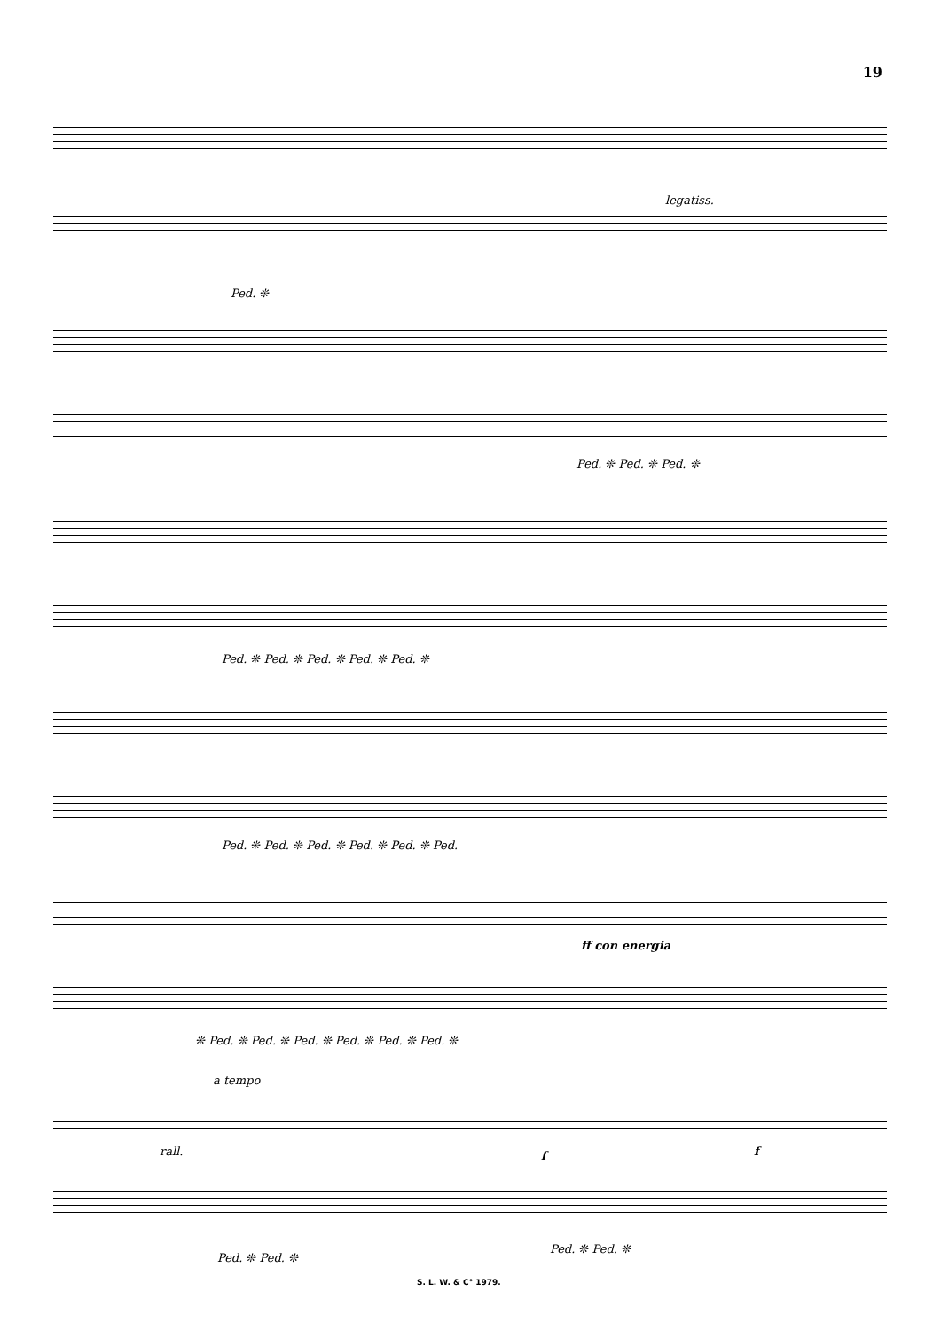19
legatiss.
Ped. ❊
Ped. ❊ Ped. ❊ Ped. ❊
Ped. ❊ Ped. ❊ Ped. ❊ Ped. ❊ Ped. ❊
Ped. ❊ Ped. ❊ Ped. ❊ Ped. ❊ Ped. ❊ Ped.
ff con energia
❊ Ped. ❊ Ped. ❊ Ped. ❊ Ped. ❊ Ped. ❊ Ped. ❊
a tempo
rall. f f
Ped. ❊ Ped. ❊
Ped. ❊ Ped. ❊
S. L. W. & C° 1979.